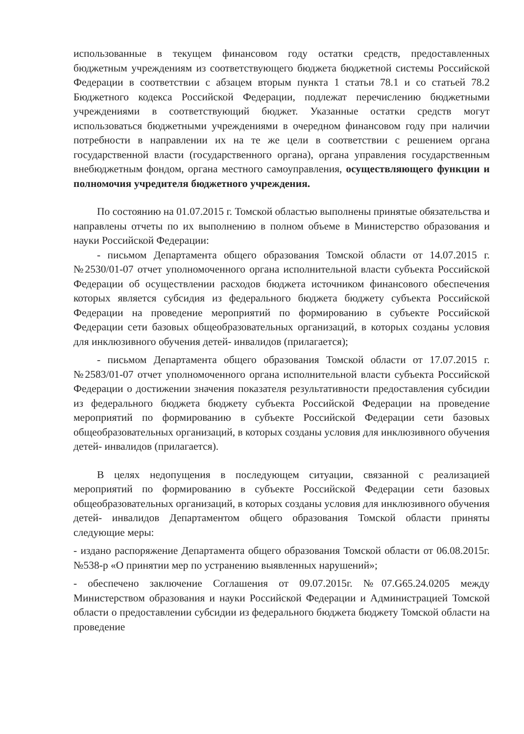использованные в текущем финансовом году остатки средств, предоставленных бюджетным учреждениям из соответствующего бюджета бюджетной системы Российской Федерации в соответствии с абзацем вторым пункта 1 статьи 78.1 и со статьей 78.2 Бюджетного кодекса Российской Федерации, подлежат перечислению бюджетными учреждениями в соответствующий бюджет. Указанные остатки средств могут использоваться бюджетными учреждениями в очередном финансовом году при наличии потребности в направлении их на те же цели в соответствии с решением органа государственной власти (государственного органа), органа управления государственным внебюджетным фондом, органа местного самоуправления, осуществляющего функции и полномочия учредителя бюджетного учреждения.
По состоянию на 01.07.2015 г. Томской областью выполнены принятые обязательства и направлены отчеты по их выполнению в полном объеме в Министерство образования и науки Российской Федерации:
- письмом Департамента общего образования Томской области от 14.07.2015 г. №2530/01-07 отчет уполномоченного органа исполнительной власти субъекта Российской Федерации об осуществлении расходов бюджета источником финансового обеспечения которых является субсидия из федерального бюджета бюджету субъекта Российской Федерации на проведение мероприятий по формированию в субъекте Российской Федерации сети базовых общеобразовательных организаций, в которых созданы условия для инклюзивного обучения детей- инвалидов (прилагается);
- письмом Департамента общего образования Томской области от 17.07.2015 г. №2583/01-07 отчет уполномоченного органа исполнительной власти субъекта Российской Федерации о достижении значения показателя результативности предоставления субсидии из федерального бюджета бюджету субъекта Российской Федерации на проведение мероприятий по формированию в субъекте Российской Федерации сети базовых общеобразовательных организаций, в которых созданы условия для инклюзивного обучения детей- инвалидов (прилагается).
В целях недопущения в последующем ситуации, связанной с реализацией мероприятий по формированию в субъекте Российской Федерации сети базовых общеобразовательных организаций, в которых созданы условия для инклюзивного обучения детей- инвалидов Департаментом общего образования Томской области приняты следующие меры:
- издано распоряжение Департамента общего образования Томской области от 06.08.2015г. №538-р «О принятии мер по устранению выявленных нарушений»;
- обеспечено заключение Соглашения от 09.07.2015г. №07.G65.24.0205 между Министерством образования и науки Российской Федерации и Администрацией Томской области о предоставлении субсидии из федерального бюджета бюджету Томской области на проведение